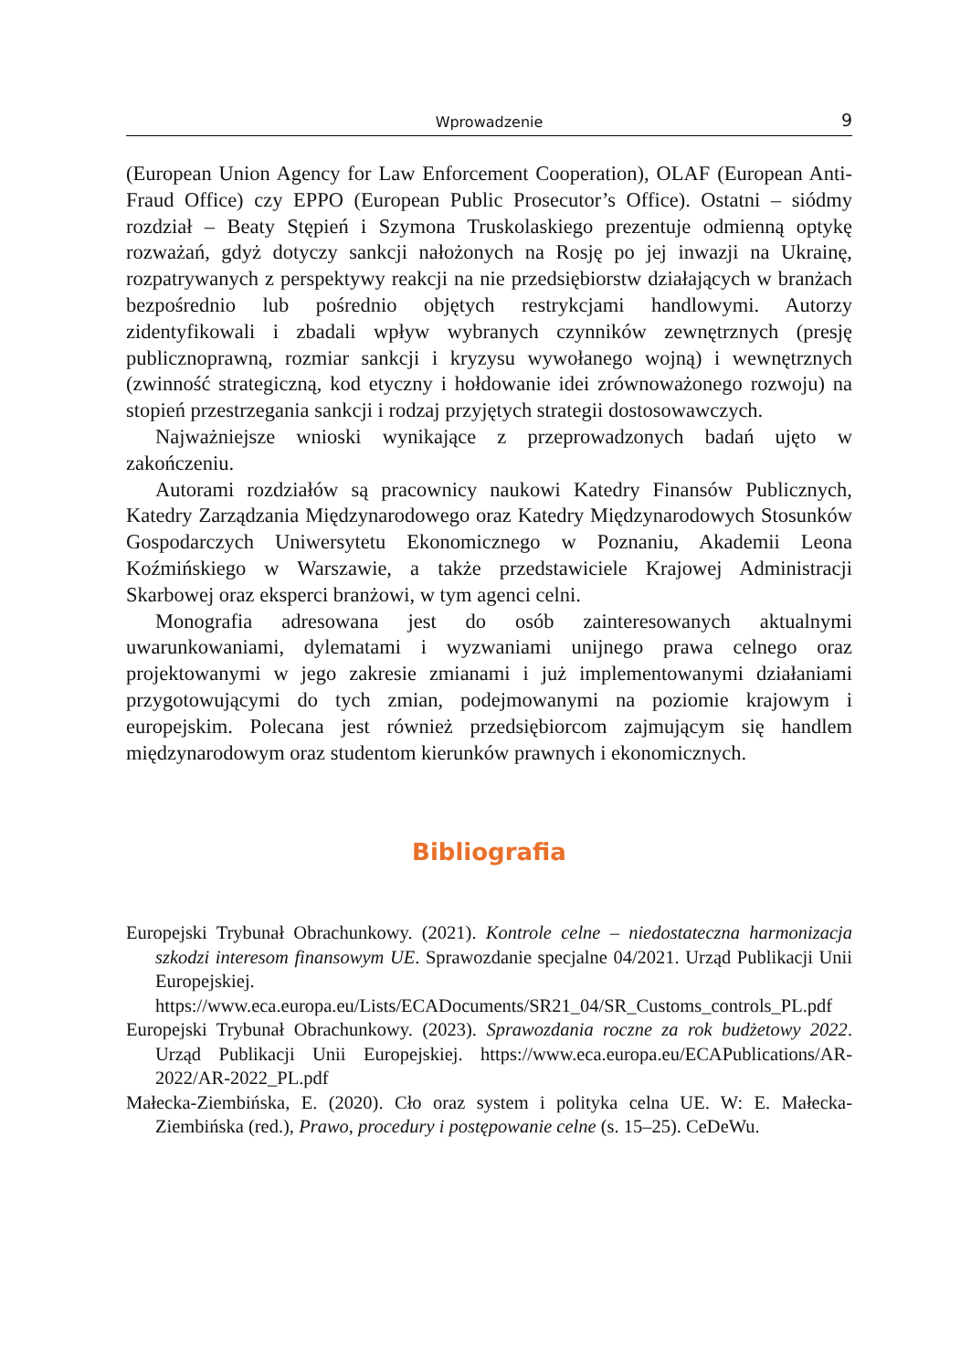Wprowadzenie 9
(European Union Agency for Law Enforcement Cooperation), OLAF (European Anti-Fraud Office) czy EPPO (European Public Prosecutor’s Office). Ostatni – siódmy rozdział – Beaty Stępień i Szymona Truskolaskiego prezentuje odmienną optykę rozważań, gdyż dotyczy sankcji nałożonych na Rosję po jej inwazji na Ukrainę, rozpatrywanych z perspektywy reakcji na nie przedsiębiorstw działających w branżach bezpośrednio lub pośrednio objętych restrykcjami handlowymi. Autorzy zidentyfikowali i zbadali wpływ wybranych czynników zewnętrznych (presję publicznoprawną, rozmiar sankcji i kryzysu wywołanego wojną) i wewnętrznych (zwinność strategiczną, kod etyczny i hołdowanie idei zrównoważonego rozwoju) na stopień przestrzegania sankcji i rodzaj przyjętych strategii dostosowawczych.
Najważniejsze wnioski wynikające z przeprowadzonych badań ujęto w zakończeniu.
Autorami rozdziałów są pracownicy naukowi Katedry Finansów Publicznych, Katedry Zarządzania Międzynarodowego oraz Katedry Międzynarodowych Stosunków Gospodarczych Uniwersytetu Ekonomicznego w Poznaniu, Akademii Leona Koźmińskiego w Warszawie, a także przedstawiciele Krajowej Administracji Skarbowej oraz eksperci branżowi, w tym agenci celni.
Monografia adresowana jest do osób zainteresowanych aktualnymi uwarunkowaniami, dylematami i wyzwaniami unijnego prawa celnego oraz projektowanymi w jego zakresie zmianami i już implementowanymi działaniami przygotowującymi do tych zmian, podejmowanymi na poziomie krajowym i europejskim. Polecana jest również przedsiębiorcom zajmującym się handlem międzynarodowym oraz studentom kierunków prawnych i ekonomicznych.
Bibliografia
Europejski Trybunał Obrachunkowy. (2021). Kontrole celne – niedostateczna harmonizacja szkodzi interesom finansowym UE. Sprawozdanie specjalne 04/2021. Urząd Publikacji Unii Europejskiej. https://www.eca.europa.eu/Lists/ECADocuments/SR21_04/SR_Customs_controls_PL.pdf
Europejski Trybunał Obrachunkowy. (2023). Sprawozdania roczne za rok budżetowy 2022. Urząd Publikacji Unii Europejskiej. https://www.eca.europa.eu/ECAPublications/AR-2022/AR-2022_PL.pdf
Małecka-Ziembińska, E. (2020). Cło oraz system i polityka celna UE. W: E. Małecka-Ziembińska (red.), Prawo, procedury i postępowanie celne (s. 15–25). CeDeWu.